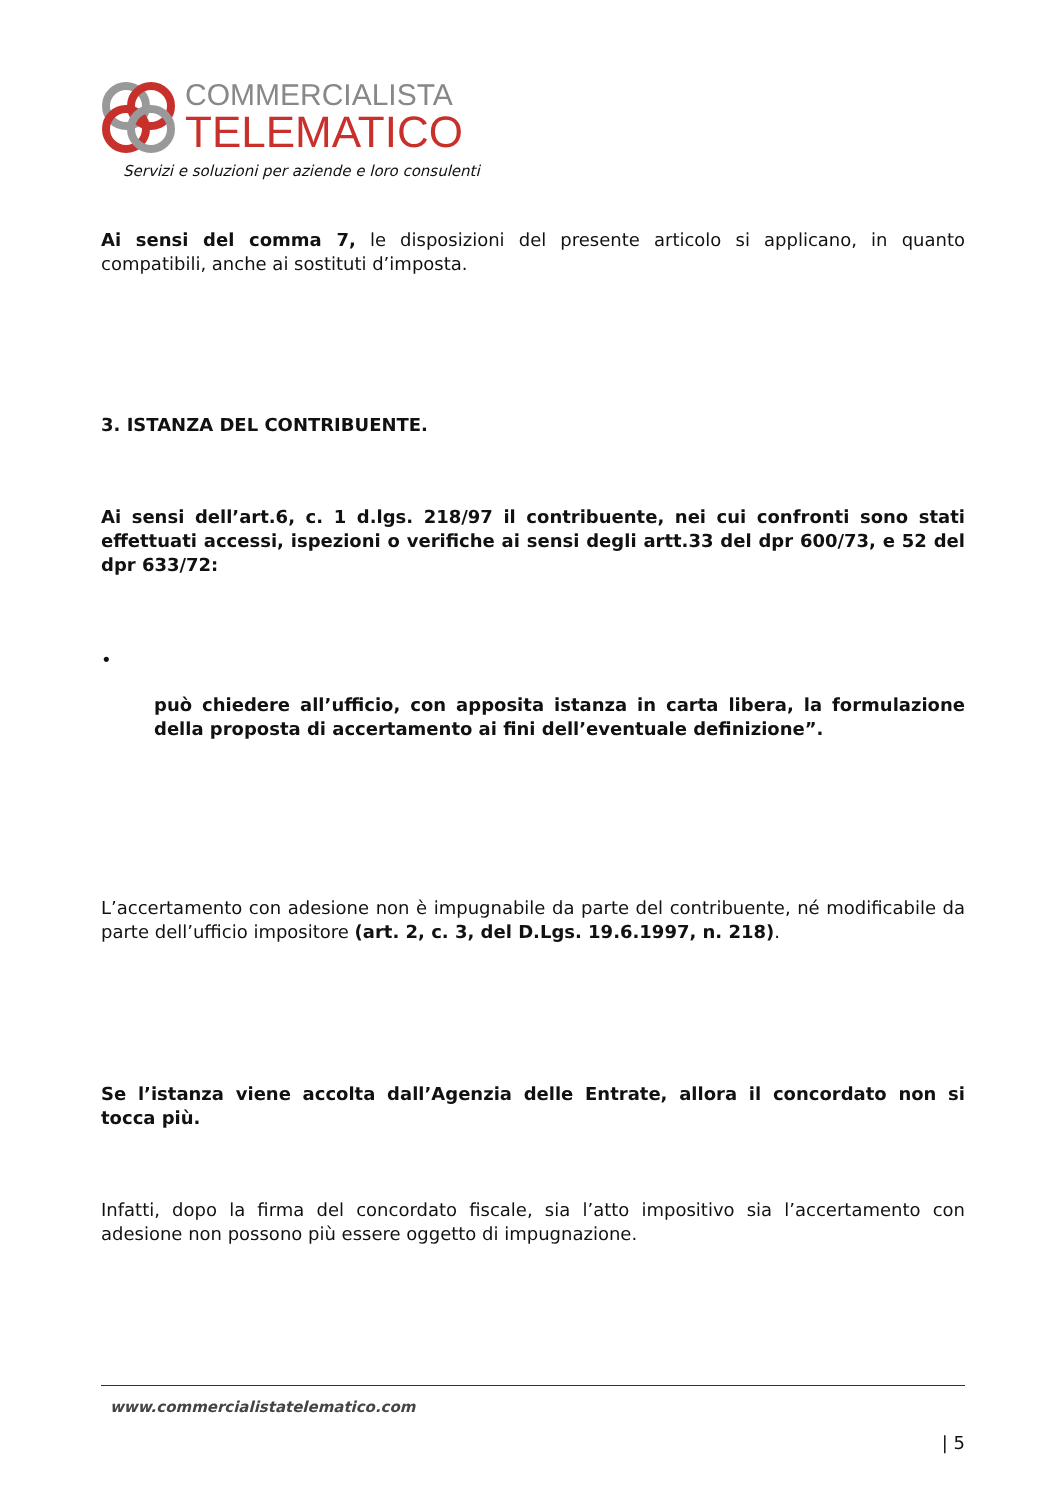COMMERCIALISTA
TELEMATICO
Servizi e soluzioni per aziende e loro consulenti
Ai sensi del comma 7, le disposizioni del presente articolo si applicano, in quanto compatibili, anche ai sostituti d’imposta.
3. ISTANZA DEL CONTRIBUENTE.
Ai sensi dell’art.6, c. 1 d.lgs. 218/97 il contribuente, nei cui confronti sono stati effettuati accessi, ispezioni o verifiche ai sensi degli artt.33 del dpr 600/73, e 52 del dpr 633/72:
•
può chiedere all’ufficio, con apposita istanza in carta libera, la formulazione della proposta di accertamento ai fini dell’eventuale definizione”.
L’accertamento con adesione non è impugnabile da parte del contribuente, né modificabile da parte dell’ufficio impositore (art. 2, c. 3, del D.Lgs. 19.6.1997, n. 218).
Se l’istanza viene accolta dall’Agenzia delle Entrate, allora il concordato non si tocca più.
Infatti, dopo la firma del concordato fiscale, sia l’atto impositivo sia l’accertamento con adesione non possono più essere oggetto di impugnazione.
www.commercialistatelematico.com
| 5